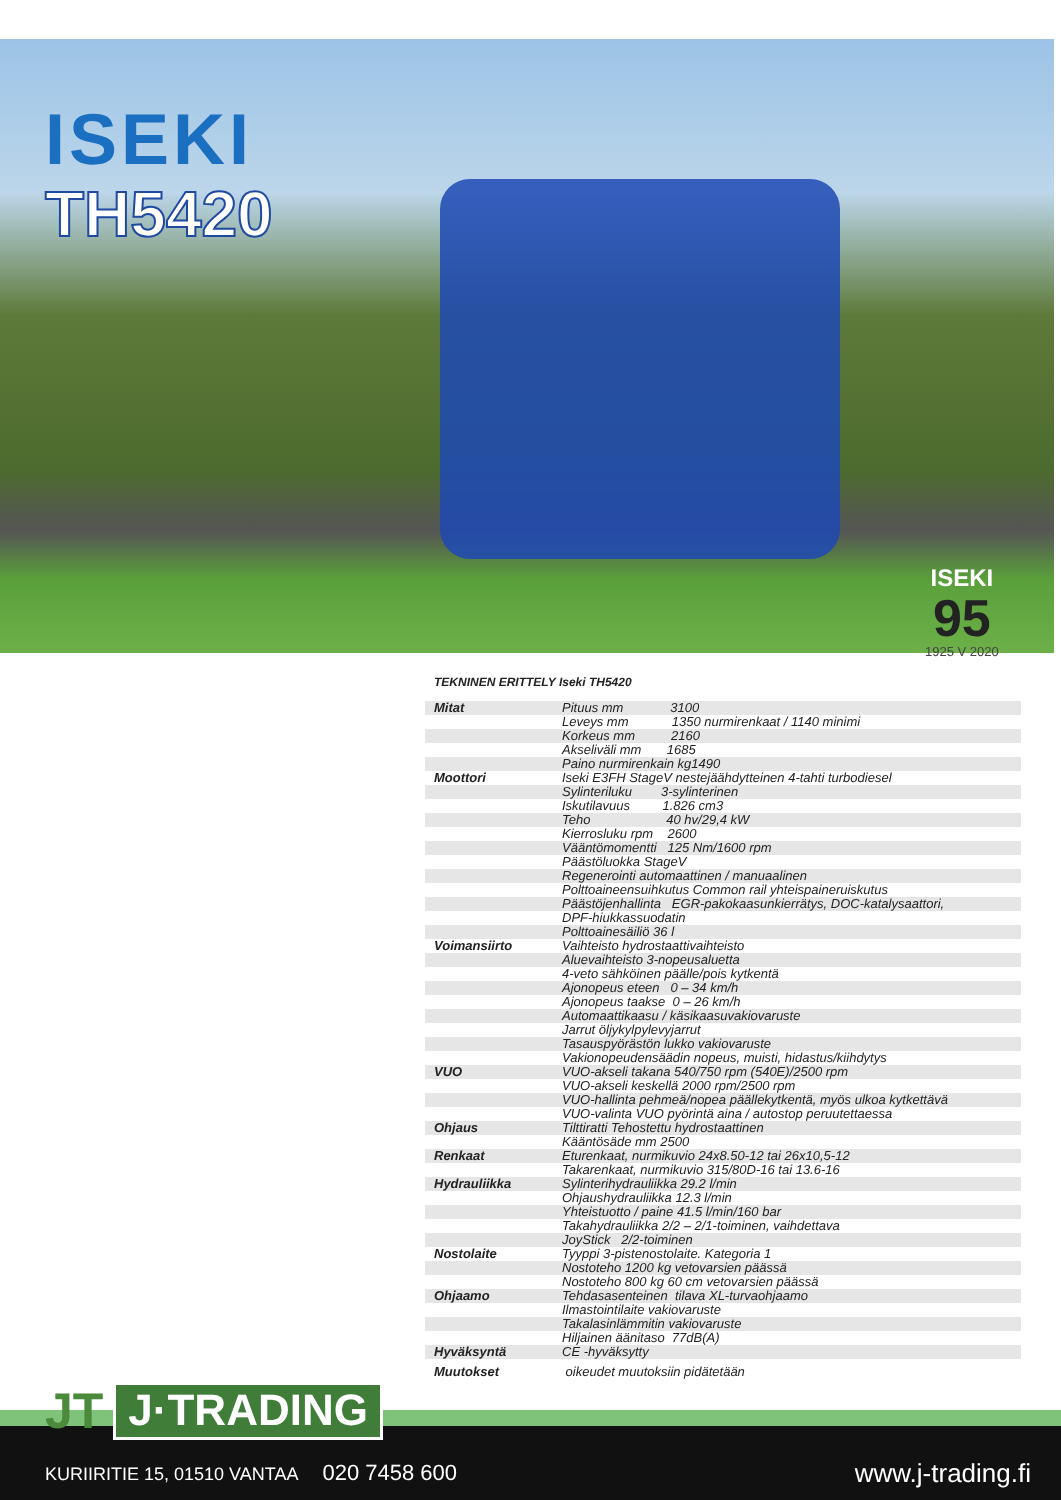ISEKI
TH5420
ISEKI
95
1925 V 2020
TEKNINEN ERITTELY Iseki TH5420
| Mitat | Pituus mm 3100 |
| | Leveys mm 1350 nurmirenkaat / 1140 minimi |
| | Korkeus mm 2160 |
| | Akseliväli mm 1685 |
| | Paino nurmirenkain kg1490 |
| Moottori | Iseki E3FH StageV nestejäähdytteinen 4-tahti turbodiesel |
| | Sylinteriluku 3-sylinterinen |
| | Iskutilavuus 1.826 cm3 |
| | Teho 40 hv/29,4 kW |
| | Kierrosluku rpm 2600 |
| | Vääntömomentti 125 Nm/1600 rpm |
| | Päästöluokka StageV |
| | Regenerointi automaattinen / manuaalinen |
| | Polttoaineensuihkutus Common rail yhteispaineruiskutus |
| | Päästöjenhallinta EGR-pakokaasunkierrätys, DOC-katalysaattori, |
| | DPF-hiukkassuodatin |
| | Polttoainesäiliö 36 l |
| Voimansiirto | Vaihteisto hydrostaattivaihteisto |
| | Aluevaihteisto 3-nopeusaluetta |
| | 4-veto sähköinen päälle/pois kytkentä |
| | Ajonopeus eteen 0 – 34 km/h |
| | Ajonopeus taakse 0 – 26 km/h |
| | Automaattikaasu / käsikaasuvakiovaruste |
| | Jarrut öljykylpylevyjarrut |
| | Tasauspyörästön lukko vakiovaruste |
| | Vakionopeudensäädin nopeus, muisti, hidastus/kiihdytys |
| VUO | VUO-akseli takana 540/750 rpm (540E)/2500 rpm |
| | VUO-akseli keskellä 2000 rpm/2500 rpm |
| | VUO-hallinta pehmeä/nopea päällekytkentä, myös ulkoa kytkettävä |
| | VUO-valinta VUO pyörintä aina / autostop peruutettaessa |
| Ohjaus | Tilttiratti Tehostettu hydrostaattinen |
| | Kääntösäde mm 2500 |
| Renkaat | Eturenkaat, nurmikuvio 24x8.50-12 tai 26x10,5-12 |
| | Takarenkaat, nurmikuvio 315/80D-16 tai 13.6-16 |
| Hydrauliikka | Sylinterihydrauliikka 29.2 l/min |
| | Ohjaushydrauliikka 12.3 l/min |
| | Yhteistuotto / paine 41.5 l/min/160 bar |
| | Takahydrauliikka 2/2 – 2/1-toiminen, vaihdettava |
| | JoyStick 2/2-toiminen |
| Nostolaite | Tyyppi 3-pistenostolaite. Kategoria 1 |
| | Nostoteho 1200 kg vetovarsien päässä |
| | Nostoteho 800 kg 60 cm vetovarsien päässä |
| Ohjaamo | Tehdasasenteinen tilava XL-turvaohjaamo |
| | Ilmastointilaite vakiovaruste |
| | Takalasinlämmitin vakiovaruste |
| | Hiljainen äänitaso 77dB(A) |
| Hyväksyntä | CE -hyväksytty |
| Muutokset | oikeudet muutoksiin pidätetään |
JT J·TRADING
KURIIRITIE 15, 01510 VANTAA 020 7458 600
www.j-trading.fi